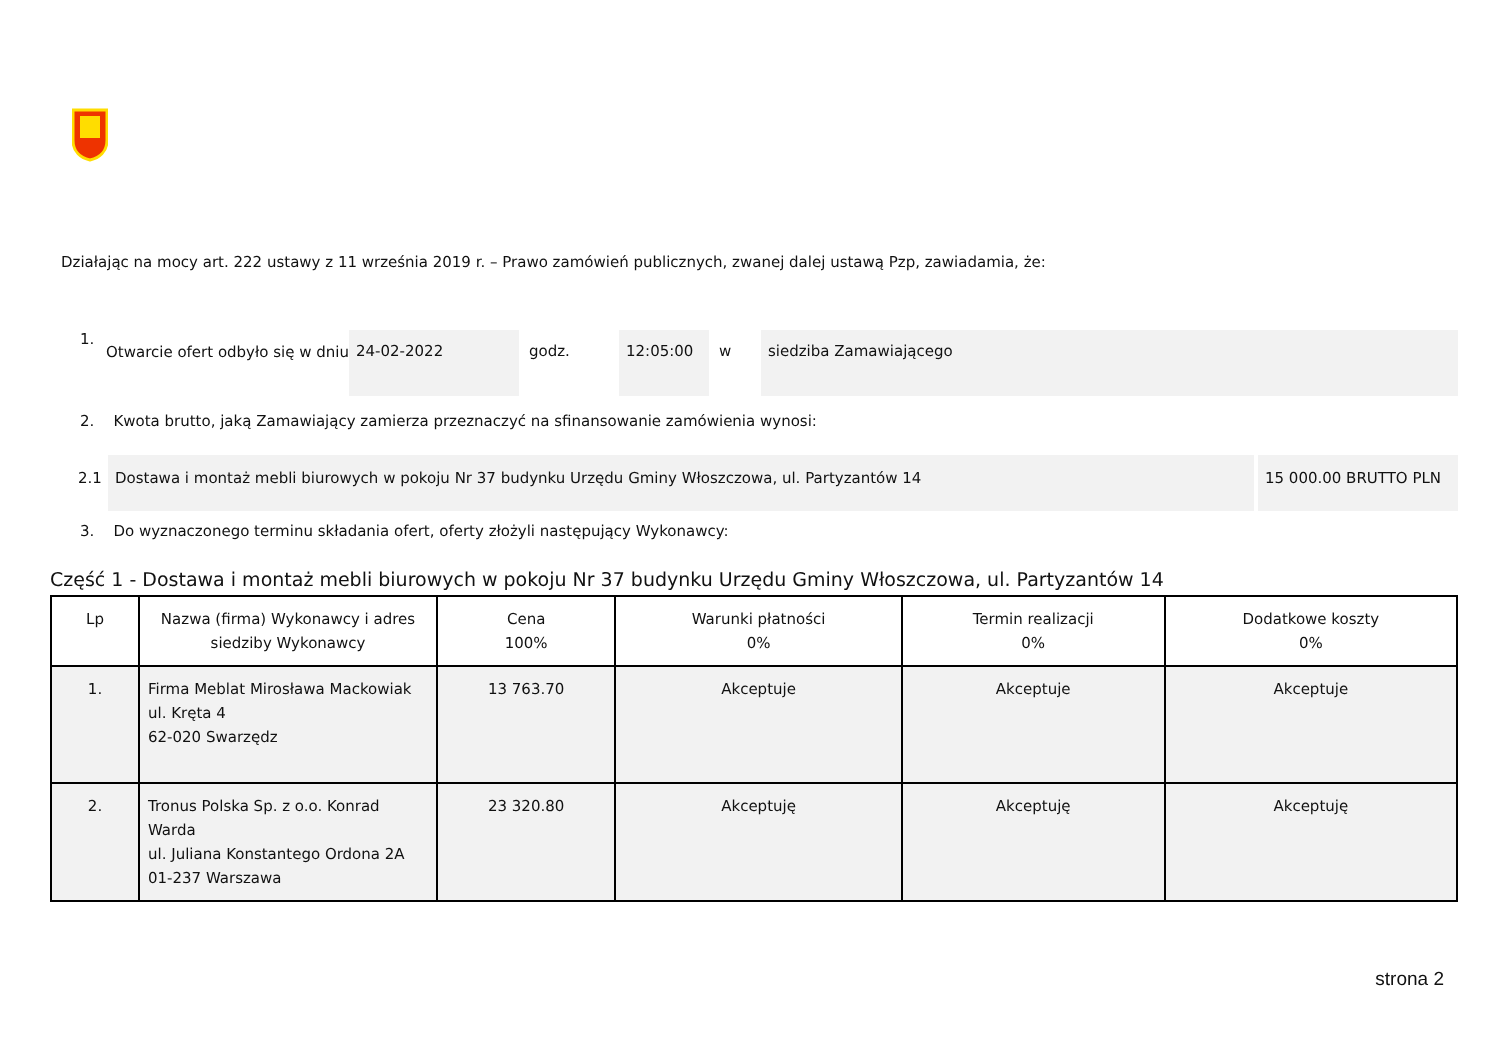Działając na mocy art. 222 ustawy z 11 września 2019 r. – Prawo zamówień publicznych, zwanej dalej ustawą Pzp, zawiadamia, że:
1. Otwarcie ofert odbyło się w dniu 24-02-2022 godz. 12:05:00 w siedziba Zamawiającego
2. Kwota brutto, jaką Zamawiający zamierza przeznaczyć na sfinansowanie zamówienia wynosi:
2.1 Dostawa i montaż mebli biurowych w pokoju Nr 37 budynku Urzędu Gminy Włoszczowa, ul. Partyzantów 14 15 000.00 BRUTTO PLN
3. Do wyznaczonego terminu składania ofert, oferty złożyli następujący Wykonawcy:
Część 1 - Dostawa i montaż mebli biurowych w pokoju Nr 37 budynku Urzędu Gminy Włoszczowa, ul. Partyzantów 14
| Lp | Nazwa (firma) Wykonawcy i adres siedziby Wykonawcy | Cena 100% | Warunki płatności 0% | Termin realizacji 0% | Dodatkowe koszty 0% |
| --- | --- | --- | --- | --- | --- |
| 1. | Firma Meblat Mirosława Mackowiak ul. Kręta 4 62-020 Swarzędz | 13 763.70 | Akceptuje | Akceptuje | Akceptuje |
| 2. | Tronus Polska Sp. z o.o. Konrad Warda ul. Juliana Konstantego Ordona 2A 01-237 Warszawa | 23 320.80 | Akceptuję | Akceptuję | Akceptuję |
strona 2